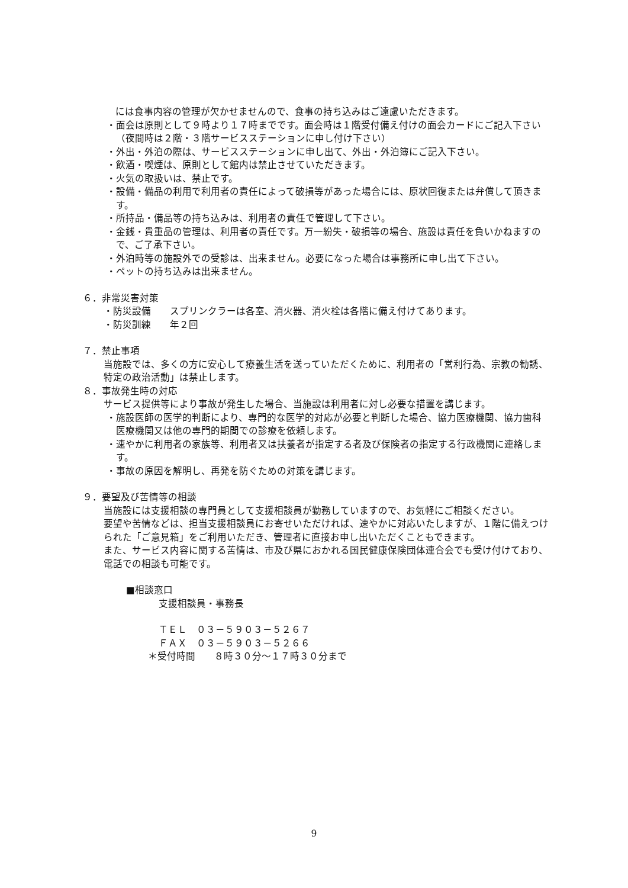には食事内容の管理が欠かせませんので、食事の持ち込みはご遠慮いただきます。
・面会は原則として９時より１７時までです。面会時は１階受付備え付けの面会カードにご記入下さい（夜間時は２階・３階サービスステーションに申し付け下さい）
・外出・外泊の際は、サービスステーションに申し出て、外出・外泊簿にご記入下さい。
・飲酒・喫煙は、原則として館内は禁止させていただきます。
・火気の取扱いは、禁止です。
・設備・備品の利用で利用者の責任によって破損等があった場合には、原状回復または弁償して頂きます。
・所持品・備品等の持ち込みは、利用者の責任で管理して下さい。
・金銭・貴重品の管理は、利用者の責任です。万一紛失・破損等の場合、施設は責任を負いかねますので、ご了承下さい。
・外泊時等の施設外での受診は、出来ません。必要になった場合は事務所に申し出て下さい。
・ペットの持ち込みは出来ません。
６．非常災害対策
・防災設備　　スプリンクラーは各室、消火器、消火栓は各階に備え付けてあります。
・防災訓練　　年２回
７．禁止事項
当施設では、多くの方に安心して療養生活を送っていただくために、利用者の「営利行為、宗教の勧誘、特定の政治活動」は禁止します。
８．事故発生時の対応
サービス提供等により事故が発生した場合、当施設は利用者に対し必要な措置を講じます。
・施設医師の医学的判断により、専門的な医学的対応が必要と判断した場合、協力医療機関、協力歯科医療機関又は他の専門的期間での診療を依頼します。
・速やかに利用者の家族等、利用者又は扶養者が指定する者及び保険者の指定する行政機関に連絡します。
・事故の原因を解明し、再発を防ぐための対策を講じます。
９．要望及び苦情等の相談
当施設には支援相談の専門員として支援相談員が勤務していますので、お気軽にご相談ください。
要望や苦情などは、担当支援相談員にお寄せいただければ、速やかに対応いたしますが、１階に備えつけられた「ご意見箱」をご利用いただき、管理者に直接お申し出いただくこともできます。
また、サービス内容に関する苦情は、市及び県におかれる国民健康保険団体連合会でも受け付けており、電話での相談も可能です。
■相談窓口
支援相談員・事務長
ＴＥＬ　０３－５９０３－５２６７
ＦＡＸ　０３－５９０３－５２６６
＊受付時間　　８時３０分～１７時３０分まで
9